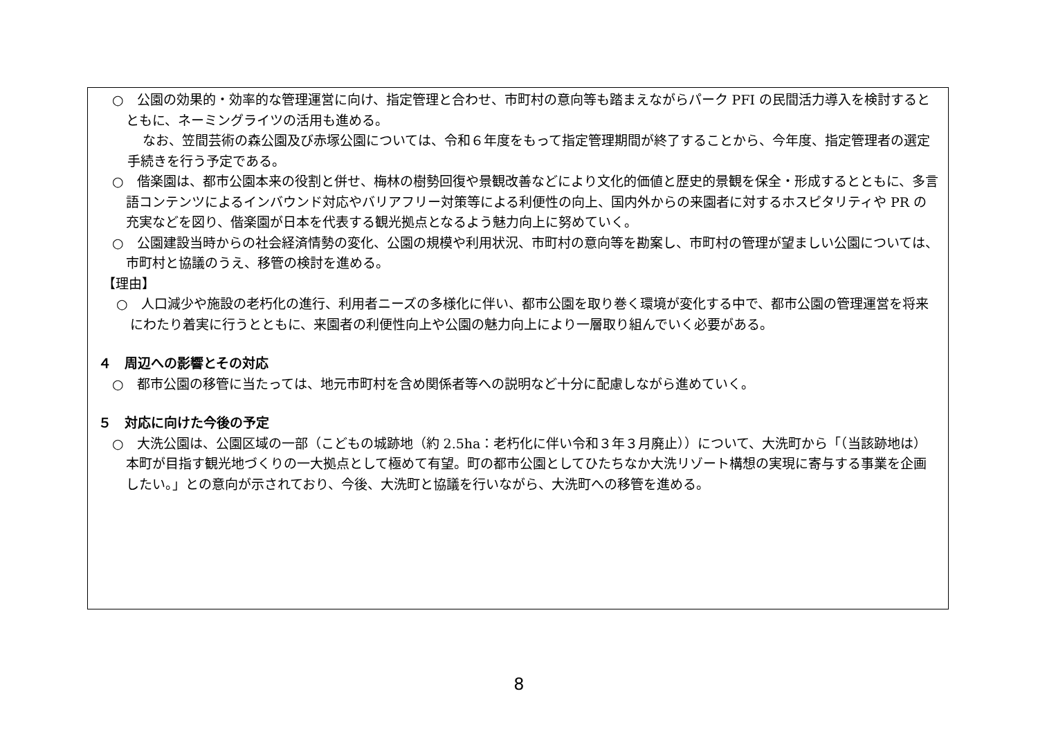○　公園の効果的・効率的な管理運営に向け、指定管理と合わせ、市町村の意向等も踏まえながらパーク PFI の民間活力導入を検討するとともに、ネーミングライツの活用も進める。
なお、笠間芸術の森公園及び赤塚公園については、令和６年度をもって指定管理期間が終了することから、今年度、指定管理者の選定手続きを行う予定である。
○　偕楽園は、都市公園本来の役割と併せ、梅林の樹勢回復や景観改善などにより文化的価値と歴史的景観を保全・形成するとともに、多言語コンテンツによるインバウンド対応やバリアフリー対策等による利便性の向上、国内外からの来園者に対するホスピタリティや PR の充実などを図り、偕楽園が日本を代表する観光拠点となるよう魅力向上に努めていく。
○　公園建設当時からの社会経済情勢の変化、公園の規模や利用状況、市町村の意向等を勘案し、市町村の管理が望ましい公園については、市町村と協議のうえ、移管の検討を進める。
【理由】
○　人口減少や施設の老朽化の進行、利用者ニーズの多様化に伴い、都市公園を取り巻く環境が変化する中で、都市公園の管理運営を将来にわたり着実に行うとともに、来園者の利便性向上や公園の魅力向上により一層取り組んでいく必要がある。
４　周辺への影響とその対応
○　都市公園の移管に当たっては、地元市町村を含め関係者等への説明など十分に配慮しながら進めていく。
５　対応に向けた今後の予定
○　大洗公園は、公園区域の一部（こどもの城跡地（約 2.5ha：老朽化に伴い令和３年３月廃止））について、大洗町から「（当該跡地は）本町が目指す観光地づくりの一大拠点として極めて有望。町の都市公園としてひたちなか大洗リゾート構想の実現に寄与する事業を企画したい。」との意向が示されており、今後、大洗町と協議を行いながら、大洗町への移管を進める。
8